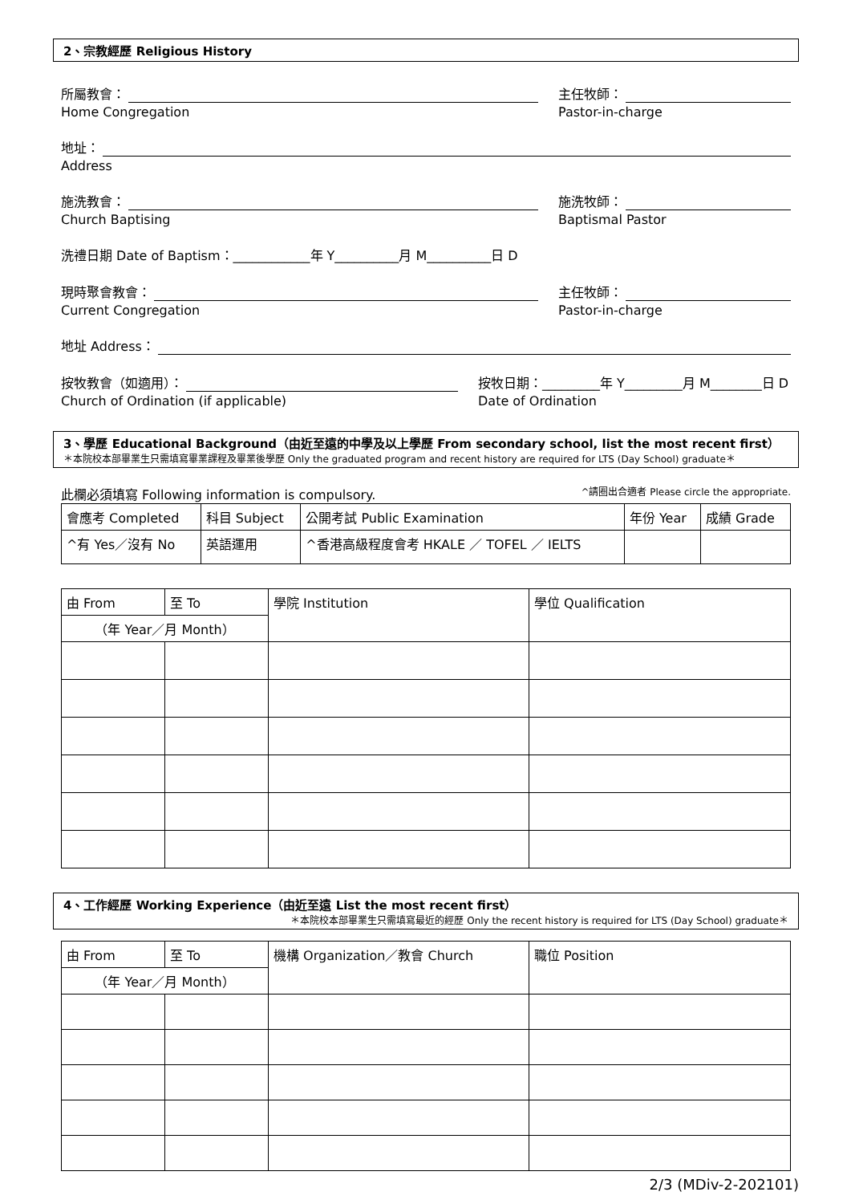2、宗教經歷 Religious History
所屬教會：
Home Congregation
主任牧師：
Pastor-in-charge
地址：
Address
施洗教會：
Church Baptising
施洗牧師：
Baptismal Pastor
洗禮日期 Date of Baptism：____________年 Y__________月 M__________日 D
現時聚會教會：
Current Congregation
主任牧師：
Pastor-in-charge
地址 Address：
按牧教會（如適用）：
Church of Ordination (if applicable)
按牧日期：_________年 Y_________月 M________日 D
Date of Ordination
3、學歷 Educational Background（由近至遠的中學及以上學歷 From secondary school, list the most recent first）
＊本院校本部畢業生只需填寫畢業課程及畢業後學歷 Only the graduated program and recent history are required for LTS (Day School) graduate＊
此欄必須填寫 Following information is compulsory. ^請圈出合適者 Please circle the appropriate.
| 會應考 Completed | 科目 Subject | 公開考試 Public Examination | 年份 Year | 成績 Grade |
| --- | --- | --- | --- | --- |
| ^有 Yes／沒有 No | 英語運用 | ^香港高級程度會考 HKALE ／ TOFEL ／ IELTS | | |
| 由 From | 至 To | 學院 Institution | 學位 Qualification |
| --- | --- | --- | --- |
| （年 Year／月 Month） | | | |
4、工作經歷 Working Experience（由近至遠 List the most recent first）
＊本院校本部畢業生只需填寫最近的經歷 Only the recent history is required for LTS (Day School) graduate＊
| 由 From | 至 To | 機構 Organization／教會 Church | 職位 Position |
| --- | --- | --- | --- |
| （年 Year／月 Month） | | | |
2/3 (MDiv-2-202101)